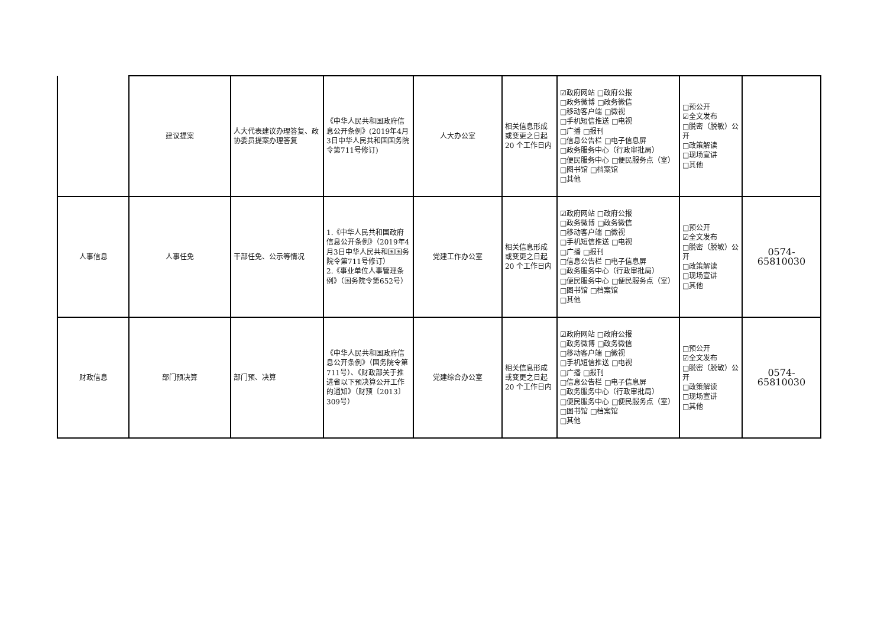| | 建议提案 | 人大代表建议办理答复、政协委员提案办理答复 | 《中华人民共和国政府信息公开条例》(2019年4月3日中华人民共和国国务院令第711号修订) | 人大办公室 | 相关信息形成或变更之日起 20 个工作日内 | ☑政府网站 □政府公报 □政务微博 □政务微信 □移动客户端 □微视 □手机短信推送 □电视 □广播 □报刊 □信息公告栏 □电子信息屏 □政务服务中心（行政审批局） □便民服务中心 □便民服务点（室） □图书馆 □档案馆 □其他 | □预公开 ☑全文发布 □脱密（脱敏）公开 □政策解读 □现场宣讲 □其他 | |
| 人事信息 | 人事任免 | 干部任免、公示等情况 | 1.《中华人民共和国政府信息公开条例》（2019年4月3日中华人民共和国国务院令第711号修订） 2.《事业单位人事管理条例》（国务院令第652号） | 党建工作办公室 | 相关信息形成或变更之日起 20 个工作日内 | ☑政府网站 □政府公报 □政务微博 □政务微信 □移动客户端 □微视 □手机短信推送 □电视 □广播 □报刊 □信息公告栏 □电子信息屏 □政务服务中心（行政审批局） □便民服务中心 □便民服务点（室） □图书馆 □档案馆 □其他 | □预公开 ☑全文发布 □脱密（脱敏）公开 □政策解读 □现场宣讲 □其他 | 0574-65810030 |
| 财政信息 | 部门预决算 | 部门预、决算 | 《中华人民共和国政府信息公开条例》（国务院令第711号）、《财政部关于推进省以下预决算公开工作的通知》（财预〔2013〕309号） | 党建综合办公室 | 相关信息形成或变更之日起 20 个工作日内 | ☑政府网站 □政府公报 □政务微博 □政务微信 □移动客户端 □微视 □手机短信推送 □电视 □广播 □报刊 □信息公告栏 □电子信息屏 □政务服务中心（行政审批局） □便民服务中心 □便民服务点（室） □图书馆 □档案馆 □其他 | □预公开 ☑全文发布 □脱密（脱敏）公开 □政策解读 □现场宣讲 □其他 | 0574-65810030 |